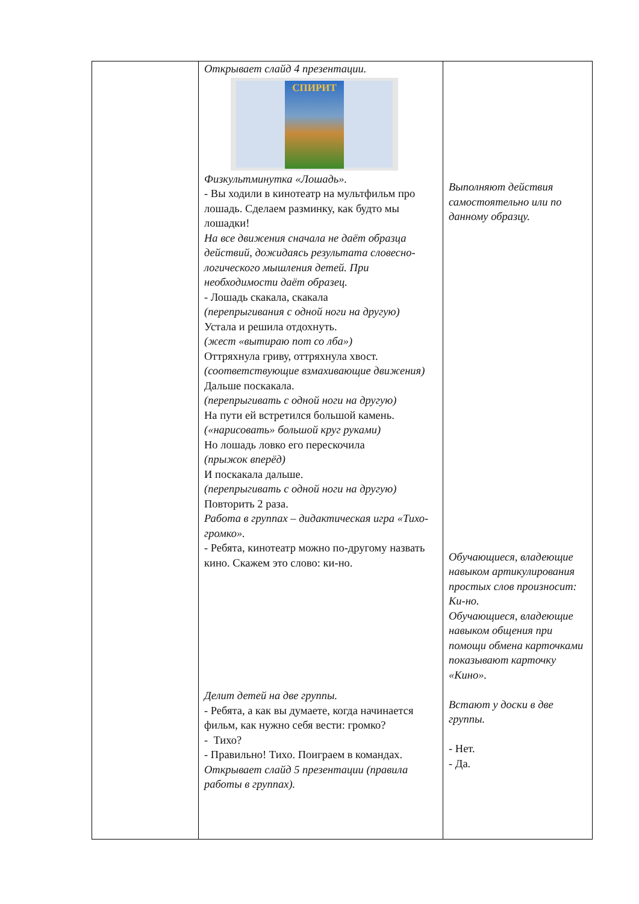| | Открывает слайд 4 презентации. СПИРИТ Физкультминутка «Лошадь». - Вы ходили в кинотеатр на мультфильм про лошадь. Сделаем разминку, как будто мы лошадки! На все движения сначала не даёт образца действий, дожидаясь результата словесно-логического мышления детей. При необходимости даёт образец. - Лошадь скакала, скакала (перепрыгивания с одной ноги на другую) Устала и решила отдохнуть. (жест «вытираю пот со лба») Оттряхнула гриву, оттряхнула хвост. (соответствующие взмахивающие движения) Дальше поскакала. (перепрыгивать с одной ноги на другую) На пути ей встретился большой камень. («нарисовать» большой круг руками) Но лошадь ловко его перескочила (прыжок вперёд) И поскакала дальше. (перепрыгивать с одной ноги на другую) Повторить 2 раза. Работа в группах – дидактическая игра «Тихо-громко». - Ребята, кинотеатр можно по-другому назвать кино. Скажем это слово: ки-но. Делит детей на две группы. - Ребята, а как вы думаете, когда начинается фильм, как нужно себя вести: громко? - Тихо? - Правильно! Тихо. Поиграем в командах. Открывает слайд 5 презентации (правила работы в группах). | Выполняют действия самостоятельно или по данному образцу. Обучающиеся, владеющие навыком артикулирования простых слов произносит: Ки-но. Обучающиеся, владеющие навыком общения при помощи обмена карточками показывают карточку «Кино». Встают у доски в две группы. - Нет. - Да. |